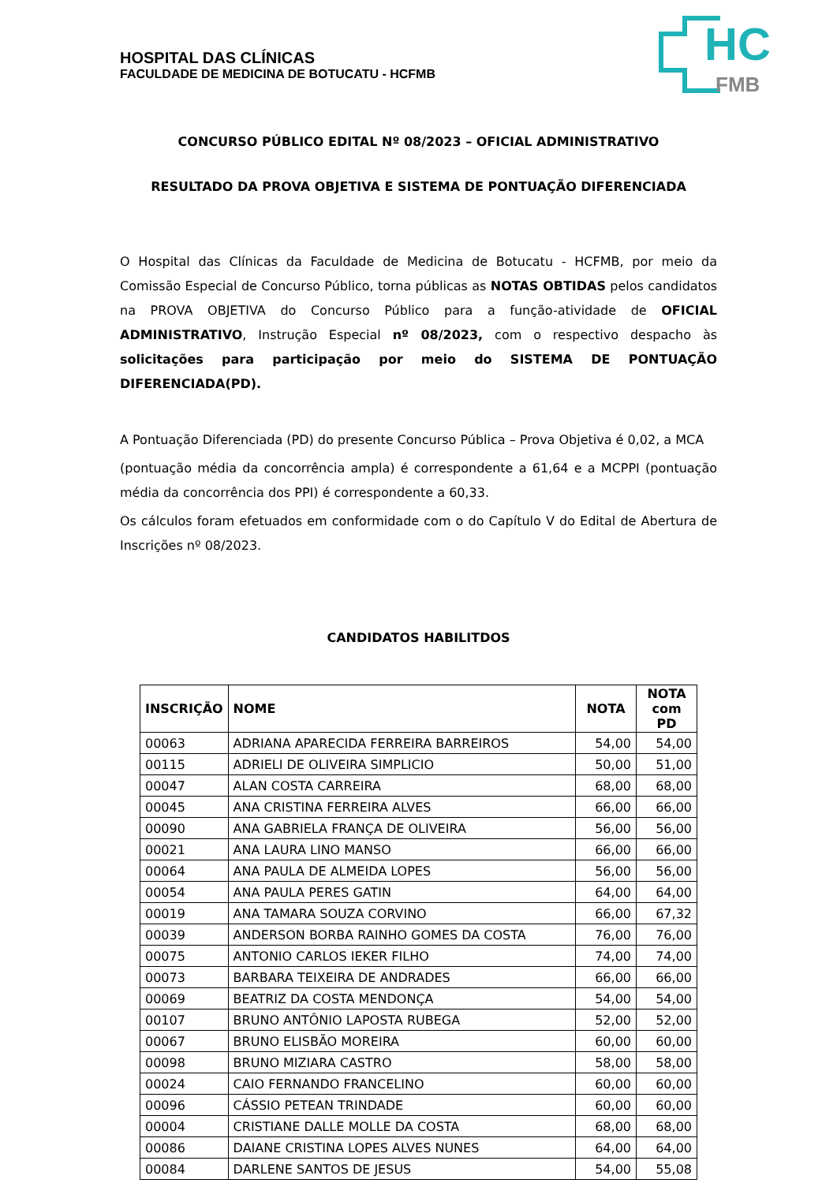HC
FMB
HOSPITAL DAS CLÍNICAS
FACULDADE DE MEDICINA DE BOTUCATU - HCFMB
CONCURSO PÚBLICO EDITAL Nº 08/2023 – OFICIAL ADMINISTRATIVO
RESULTADO DA PROVA OBJETIVA E SISTEMA DE PONTUAÇÃO DIFERENCIADA
O Hospital das Clínicas da Faculdade de Medicina de Botucatu - HCFMB, por meio da Comissão Especial de Concurso Público, torna públicas as NOTAS OBTIDAS pelos candidatos na PROVA OBJETIVA do Concurso Público para a função-atividade de OFICIAL ADMINISTRATIVO, Instrução Especial nº 08/2023, com o respectivo despacho às solicitações para participação por meio do SISTEMA DE PONTUAÇÃO DIFERENCIADA(PD).
A Pontuação Diferenciada (PD) do presente Concurso Pública – Prova Objetiva é 0,02, a MCA
(pontuação média da concorrência ampla) é correspondente a 61,64 e a MCPPI (pontuação média da concorrência dos PPI) é correspondente a 60,33.
Os cálculos foram efetuados em conformidade com o do Capítulo V do Edital de Abertura de Inscrições nº 08/2023.
CANDIDATOS HABILITDOS
| INSCRIÇÃO | NOME | NOTA | NOTA com PD |
| --- | --- | --- | --- |
| 00063 | ADRIANA APARECIDA FERREIRA BARREIROS | 54,00 | 54,00 |
| 00115 | ADRIELI DE OLIVEIRA SIMPLICIO | 50,00 | 51,00 |
| 00047 | ALAN COSTA CARREIRA | 68,00 | 68,00 |
| 00045 | ANA CRISTINA FERREIRA ALVES | 66,00 | 66,00 |
| 00090 | ANA GABRIELA FRANÇA DE OLIVEIRA | 56,00 | 56,00 |
| 00021 | ANA LAURA LINO MANSO | 66,00 | 66,00 |
| 00064 | ANA PAULA DE ALMEIDA LOPES | 56,00 | 56,00 |
| 00054 | ANA PAULA PERES GATIN | 64,00 | 64,00 |
| 00019 | ANA TAMARA SOUZA CORVINO | 66,00 | 67,32 |
| 00039 | ANDERSON BORBA RAINHO GOMES DA COSTA | 76,00 | 76,00 |
| 00075 | ANTONIO CARLOS IEKER FILHO | 74,00 | 74,00 |
| 00073 | BARBARA TEIXEIRA DE ANDRADES | 66,00 | 66,00 |
| 00069 | BEATRIZ DA COSTA MENDONÇA | 54,00 | 54,00 |
| 00107 | BRUNO ANTÔNIO LAPOSTA RUBEGA | 52,00 | 52,00 |
| 00067 | BRUNO ELISBÃO MOREIRA | 60,00 | 60,00 |
| 00098 | BRUNO MIZIARA CASTRO | 58,00 | 58,00 |
| 00024 | CAIO FERNANDO FRANCELINO | 60,00 | 60,00 |
| 00096 | CÁSSIO PETEAN TRINDADE | 60,00 | 60,00 |
| 00004 | CRISTIANE DALLE MOLLE DA COSTA | 68,00 | 68,00 |
| 00086 | DAIANE CRISTINA LOPES ALVES NUNES | 64,00 | 64,00 |
| 00084 | DARLENE SANTOS DE JESUS | 54,00 | 55,08 |